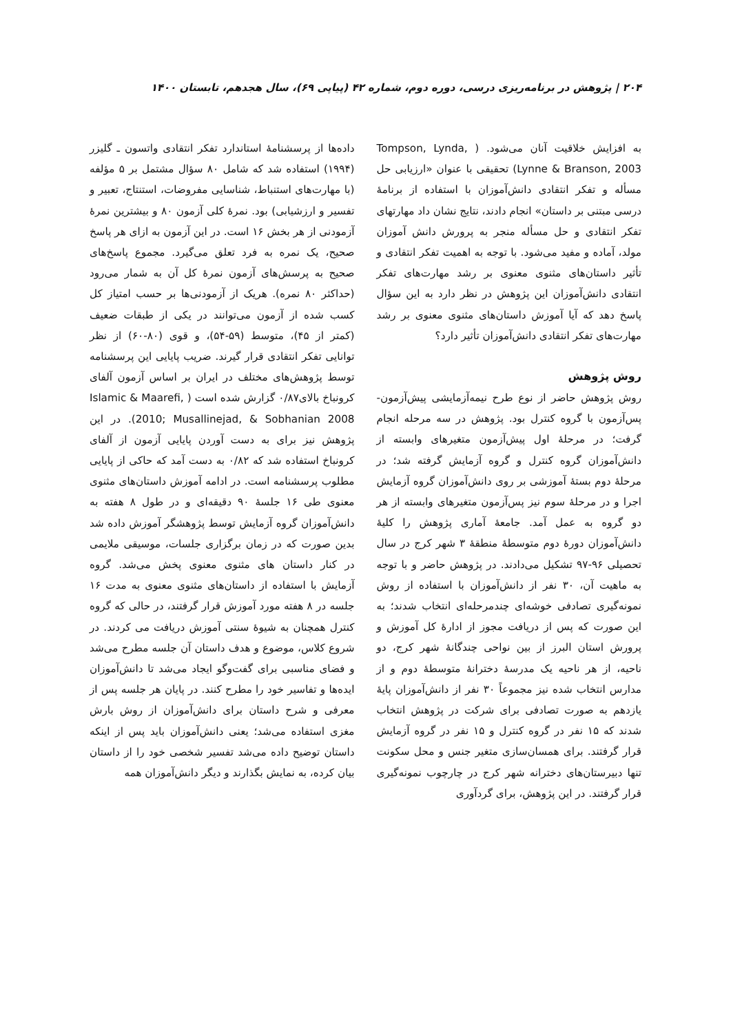۲۰۴ | پژوهش در برنامه‌ریزی درسی، دوره دوم، شماره ۴۲ (پیاپی ۶۹)، سال هجدهم، تابستان ۱۴۰۰
به افزایش خلاقیت آنان می‌شود. ( Tompson, Lynda, Lynne & Branson, 2003) تحقیقی با عنوان «ارزیابی حل مسأله و تفکر انتقادی دانش‌آموزان با استفاده از برنامهٔ درسی مبتنی بر داستان» انجام دادند، نتایج نشان داد مهارتهای تفکر انتقادی و حل مسأله منجر به پرورش دانش آموزان مولد، آماده و مفید می‌شود. با توجه به اهمیت تفکر انتقادی و تأثیر داستان‌های مثنوی معنوی بر رشد مهارت‌های تفکر انتقادی دانش‌آموزان این پژوهش در نظر دارد به این سؤال پاسخ دهد که آیا آموزش داستان‌های مثنوی معنوی بر رشد مهارت‌های تفکر انتقادی دانش‌آموزان تأثیر دارد؟
روش پژوهش
روش پژوهش حاضر از نوع طرح نیمه‌آزمایشی پیش‌آزمون-پس‌آزمون با گروه کنترل بود. پژوهش در سه مرحله انجام گرفت؛ در مرحلهٔ اول پیش‌آزمون متغیرهای وابسته از دانش‌آموزان گروه کنترل و گروه آزمایش گرفته شد؛ در مرحلهٔ دوم بستهٔ آموزشی بر روی دانش‌آموزان گروه آزمایش اجرا و در مرحلهٔ سوم نیز پس‌آزمون متغیرهای وابسته از هر دو گروه به عمل آمد. جامعهٔ آماری پژوهش را کلیهٔ دانش‌آموزان دورهٔ دوم متوسطهٔ منطقهٔ ۳ شهر کرج در سال تحصیلی ۹۶-۹۷ تشکیل می‌دادند. در پژوهش حاضر و با توجه به ماهیت آن، ۳۰ نفر از دانش‌آموزان با استفاده از روش نمونه‌گیری تصادفی خوشه‌ای چندمرحله‌ای انتخاب شدند؛ به این صورت که پس از دریافت مجوز از ادارهٔ کل آموزش و پرورش استان البرز از بین نواحی چندگانهٔ شهر کرج، دو ناحیه، از هر ناحیه یک مدرسهٔ دخترانهٔ متوسطهٔ دوم و از مدارس انتخاب شده نیز مجموعاً ۳۰ نفر از دانش‌آموزان پایهٔ یازدهم به صورت تصادفی برای شرکت در پژوهش انتخاب شدند که ۱۵ نفر در گروه کنترل و ۱۵ نفر در گروه آزمایش قرار گرفتند. برای همسان‌سازی متغیر جنس و محل سکونت تنها دبیرستان‌های دخترانه شهر کرج در چارچوب نمونه‌گیری قرار گرفتند. در این پژوهش، برای گردآوری
داده‌ها از پرسشنامهٔ استاندارد تفکر انتقادی واتسون ـ گلیزر (۱۹۹۴) استفاده شد که شامل ۸۰ سؤال مشتمل بر ۵ مؤلفه (با مهارت‌های استنباط، شناسایی مفروضات، استنتاج، تعبیر و تفسیر و ارزشیابی) بود. نمرهٔ کلی آزمون ۸۰ و بیشترین نمرهٔ آزمودنی از هر بخش ۱۶ است. در این آزمون به ازای هر پاسخ صحیح، یک نمره به فرد تعلق می‌گیرد. مجموع پاسخ‌های صحیح به پرسش‌های آزمون نمرهٔ کل آن به شمار می‌رود (حداکثر ۸۰ نمره). هریک از آزمودنی‌ها بر حسب امتیاز کل کسب شده از آزمون می‌توانند در یکی از طبقات ضعیف (کمتر از ۴۵)، متوسط (۵۹-۵۴)، و قوی (۸۰-۶۰) از نظر توانایی تفکر انتقادی قرار گیرند. ضریب پایایی این پرسشنامه توسط پژوهش‌های مختلف در ایران بر اساس آزمون آلفای کرونباخ بالای۰/۸۷ گزارش شده است ( Islamic & Maarefi, 2010; Musallinejad, & Sobhanian 2008). در این پژوهش نیز برای به دست آوردن پایایی آزمون از آلفای کرونباخ استفاده شد که ۰/۸۲ به دست آمد که حاکی از پایایی مطلوب پرسشنامه است. در ادامه آموزش داستان‌های مثنوی معنوی طی ۱۶ جلسهٔ ۹۰ دقیقه‌ای و در طول ۸ هفته به دانش‌آموزان گروه آزمایش توسط پژوهشگر آموزش داده شد بدین صورت که در زمان برگزاری جلسات، موسیقی ملایمی در کنار داستان های مثنوی معنوی پخش می‌شد. گروه آزمایش با استفاده از داستان‌های مثنوی معنوی به مدت ۱۶ جلسه در ۸ هفته مورد آموزش قرار گرفتند، در حالی که گروه کنترل همچنان به شیوهٔ سنتی آموزش دریافت می کردند. در شروع کلاس، موضوع و هدف داستان آن جلسه مطرح می‌شد و فضای مناسبی برای گفت‌وگو ایجاد می‌شد تا دانش‌آموزان ایده‌ها و تفاسیر خود را مطرح کنند. در پایان هر جلسه پس از معرفی و شرح داستان برای دانش‌آموزان از روش بارش مغزی استفاده می‌شد؛ یعنی دانش‌آموزان باید پس از اینکه داستان توضیح داده می‌شد تفسیر شخصی خود را از داستان بیان کرده، به نمایش بگذارند و دیگر دانش‌آموزان همه